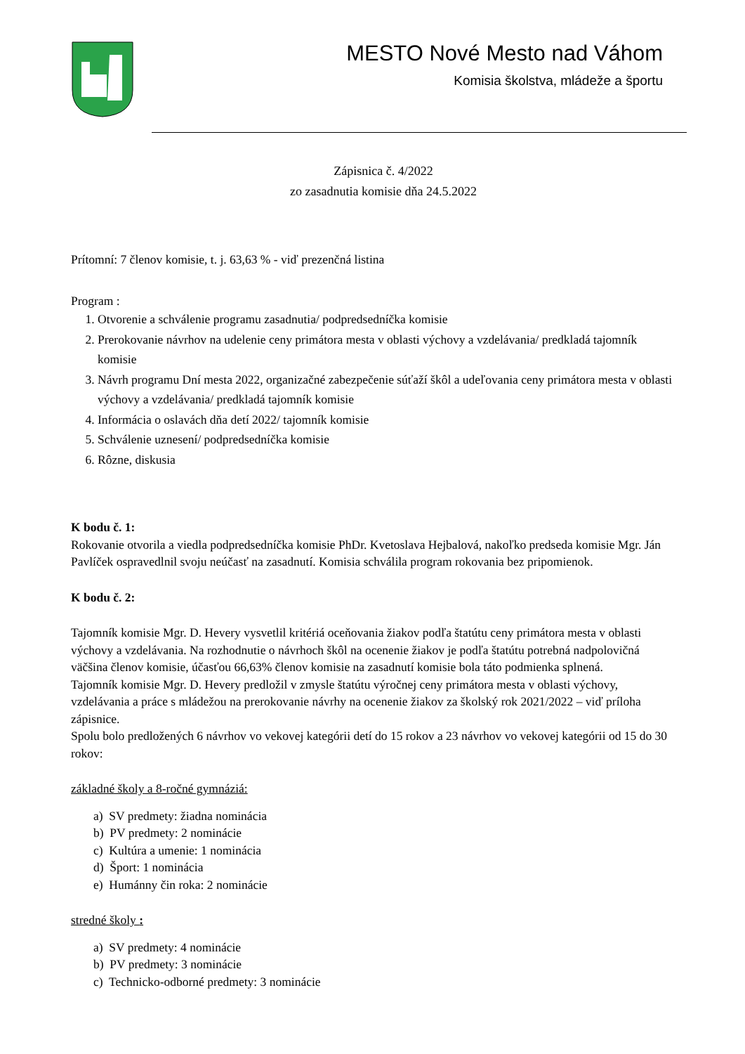MESTO Nové Mesto nad Váhom
Komisia školstva, mládeže a športu
Zápisnica č. 4/2022
zo zasadnutia komisie dňa 24.5.2022
Prítomní: 7 členov komisie, t. j. 63,63 % - viď prezenčná listina
Program :
1. Otvorenie a schválenie programu zasadnutia/ podpredsedníčka komisie
2. Prerokovanie návrhov na udelenie ceny primátora mesta v oblasti výchovy a vzdelávania/ predkladá tajomník komisie
3. Návrh programu Dní mesta 2022, organizačné zabezpečenie súťaží škôl a udeľovania ceny primátora mesta v oblasti výchovy a vzdelávania/ predkladá tajomník komisie
4. Informácia o oslavách dňa detí 2022/ tajomník komisie
5. Schválenie uznesení/ podpredsedníčka komisie
6. Rôzne, diskusia
K bodu č. 1:
Rokovanie otvorila a viedla podpredsedníčka komisie PhDr. Kvetoslava Hejbalová, nakoľko predseda komisie Mgr. Ján Pavlíček ospravedlnil svoju neúčasť na zasadnutí. Komisia schválila program rokovania bez pripomienok.
K bodu č. 2:
Tajomník komisie Mgr. D. Hevery vysvetlil kritériá oceňovania žiakov podľa štatútu ceny primátora mesta v oblasti výchovy a vzdelávania. Na rozhodnutie o návrhoch škôl na ocenenie žiakov je podľa štatútu potrebná nadpolovičná väčšina členov komisie, účasťou 66,63% členov komisie na zasadnutí komisie bola táto podmienka splnená.
Tajomník komisie Mgr. D. Hevery predložil v zmysle štatútu výročnej ceny primátora mesta v oblasti výchovy, vzdelávania a práce s mládežou na prerokovanie návrhy na ocenenie žiakov za školský rok 2021/2022 – viď príloha zápisnice.
Spolu bolo predložených 6 návrhov vo vekovej kategórii detí do 15 rokov a 23 návrhov vo vekovej kategórii od 15 do 30 rokov:
základné školy a 8-ročné gymnáziá:
a) SV predmety: žiadna nominácia
b) PV predmety: 2 nominácie
c) Kultúra a umenie: 1 nominácia
d) Šport: 1 nominácia
e) Humánny čin roka: 2 nominácie
stredné školy :
a) SV predmety: 4 nominácie
b) PV predmety: 3 nominácie
c) Technicko-odborné predmety: 3 nominácie